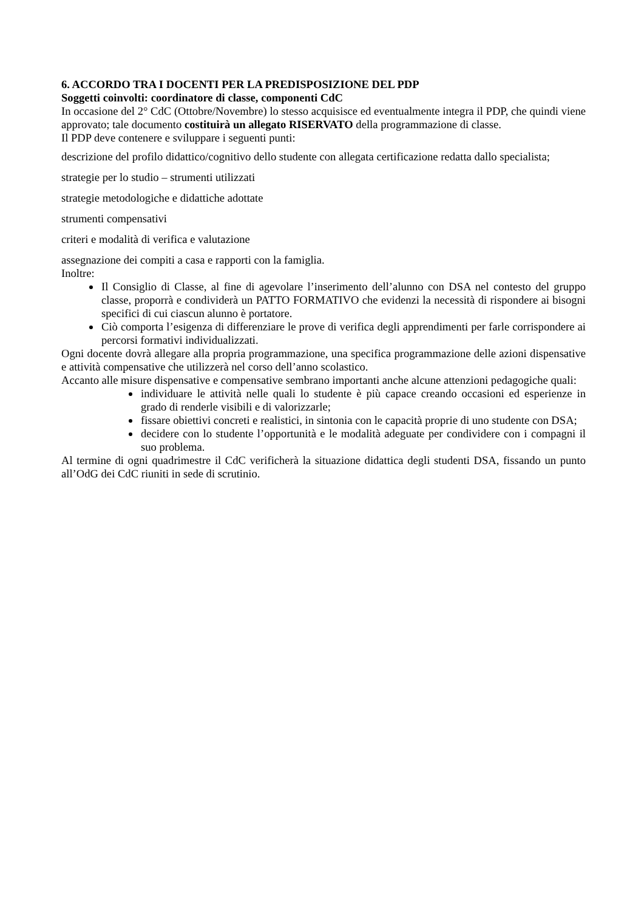6. ACCORDO TRA I DOCENTI PER LA PREDISPOSIZIONE DEL PDP
Soggetti coinvolti: coordinatore di classe, componenti CdC
In occasione del 2° CdC (Ottobre/Novembre) lo stesso acquisisce ed eventualmente integra il PDP, che quindi viene approvato; tale documento costituirà un allegato RISERVATO della programmazione di classe.
Il PDP deve contenere e sviluppare i seguenti punti:
descrizione del profilo didattico/cognitivo dello studente con allegata certificazione redatta dallo specialista;
strategie per lo studio – strumenti utilizzati
strategie metodologiche e didattiche adottate
strumenti compensativi
criteri e modalità di verifica e valutazione
assegnazione dei compiti a casa e rapporti con la famiglia.
Inoltre:
Il Consiglio di Classe, al fine di agevolare l’inserimento dell’alunno con DSA nel contesto del gruppo classe, proporrà e condividerà un PATTO FORMATIVO che evidenzi la necessità di rispondere ai bisogni specifici di cui ciascun alunno è portatore.
Ciò comporta l’esigenza di differenziare le prove di verifica degli apprendimenti per farle corrispondere ai percorsi formativi individualizzati.
Ogni docente dovrà allegare alla propria programmazione, una specifica programmazione delle azioni dispensative e attività compensative che utilizzerà nel corso dell’anno scolastico.
Accanto alle misure dispensative e compensative sembrano importanti anche alcune attenzioni pedagogiche quali:
individuare le attività nelle quali lo studente è più capace creando occasioni ed esperienze in grado di renderle visibili e di valorizzarle;
fissare obiettivi concreti e realistici, in sintonia con le capacità proprie di uno studente con DSA;
decidere con lo studente l’opportunità e le modalità adeguate per condividere con i compagni il suo problema.
Al termine di ogni quadrimestre il CdC verificherà la situazione didattica degli studenti DSA, fissando un punto all’OdG dei CdC riuniti in sede di scrutinio.